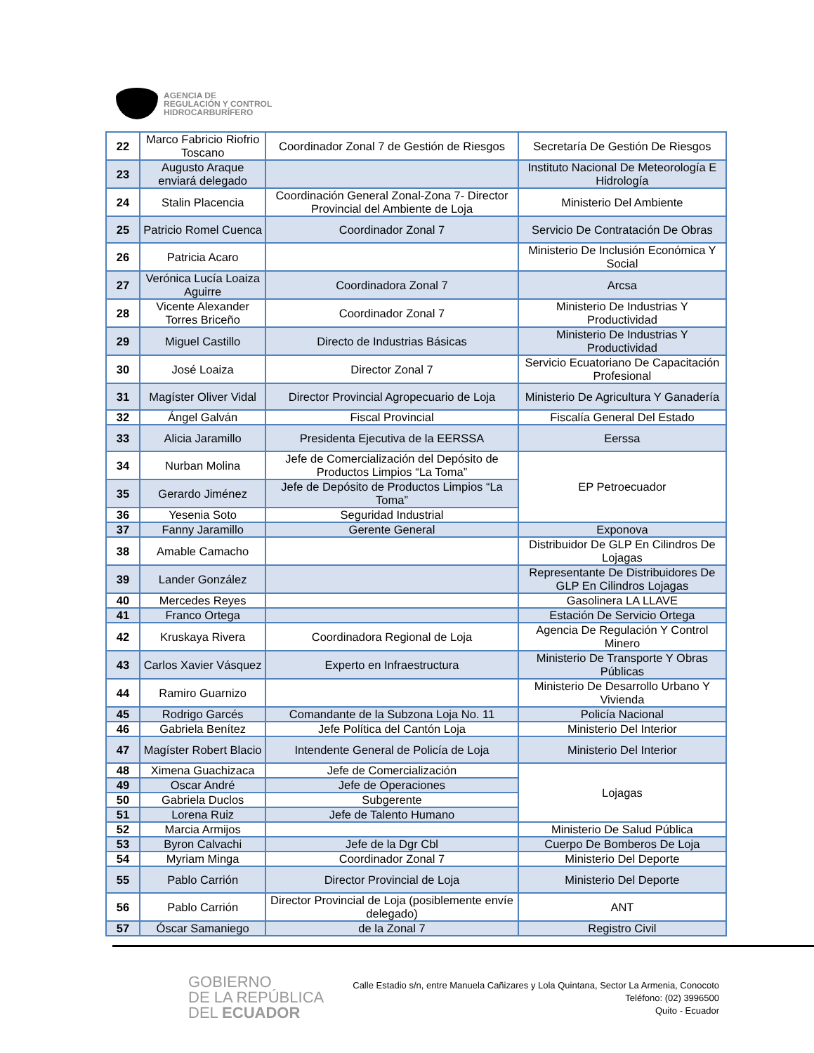AGENCIA DE
REGULACIÓN Y CONTROL
HIDROCARBURÍFERO
| 22 | Marco Fabricio Riofrio Toscano | Coordinador Zonal 7 de Gestión de Riesgos | Secretaría De Gestión De Riesgos |
| 23 | Augusto Araque enviará delegado | | Instituto Nacional De Meteorología E Hidrología |
| 24 | Stalin Placencia | Coordinación General Zonal-Zona 7- Director Provincial del Ambiente de Loja | Ministerio Del Ambiente |
| 25 | Patricio Romel Cuenca | Coordinador Zonal 7 | Servicio De Contratación De Obras |
| 26 | Patricia Acaro | | Ministerio De Inclusión Económica Y Social |
| 27 | Verónica Lucía Loaiza Aguirre | Coordinadora Zonal 7 | Arcsa |
| 28 | Vicente Alexander Torres Briceño | Coordinador Zonal 7 | Ministerio De Industrias Y Productividad |
| 29 | Miguel Castillo | Directo de Industrias Básicas | Ministerio De Industrias Y Productividad |
| 30 | José Loaiza | Director Zonal 7 | Servicio Ecuatoriano De Capacitación Profesional |
| 31 | Magíster Oliver Vidal | Director Provincial Agropecuario de Loja | Ministerio De Agricultura Y Ganadería |
| 32 | Ángel Galván | Fiscal Provincial | Fiscalía General Del Estado |
| 33 | Alicia Jaramillo | Presidenta Ejecutiva de la EERSSA | Eerssa |
| 34 | Nurban Molina | Jefe de Comercialización del Depósito de Productos Limpios “La Toma” | EP Petroecuador |
| 35 | Gerardo Jiménez | Jefe de Depósito de Productos Limpios “La Toma” | |
| 36 | Yesenia Soto | Seguridad Industrial | |
| 37 | Fanny Jaramillo | Gerente General | Exponova |
| 38 | Amable Camacho | | Distribuidor De GLP En Cilindros De Lojagas |
| 39 | Lander González | | Representante De Distribuidores De GLP En Cilindros Lojagas |
| 40 | Mercedes Reyes | | Gasolinera LA LLAVE |
| 41 | Franco Ortega | | Estación De Servicio Ortega |
| 42 | Kruskaya Rivera | Coordinadora Regional de Loja | Agencia De Regulación Y Control Minero |
| 43 | Carlos Xavier Vásquez | Experto en Infraestructura | Ministerio De Transporte Y Obras Públicas |
| 44 | Ramiro Guarnizo | | Ministerio De Desarrollo Urbano Y Vivienda |
| 45 | Rodrigo Garcés | Comandante de la Subzona Loja No. 11 | Policía Nacional |
| 46 | Gabriela Benítez | Jefe Política del Cantón Loja | Ministerio Del Interior |
| 47 | Magíster Robert Blacio | Intendente General de Policía de Loja | Ministerio Del Interior |
| 48 | Ximena Guachizaca | Jefe de Comercialización | Lojagas |
| 49 | Oscar André | Jefe de Operaciones | |
| 50 | Gabriela Duclos | Subgerente | |
| 51 | Lorena Ruiz | Jefe de Talento Humano | |
| 52 | Marcia Armijos | | Ministerio De Salud Pública |
| 53 | Byron Calvachi | Jefe de la Dgr Cbl | Cuerpo De Bomberos De Loja |
| 54 | Myriam Minga | Coordinador Zonal 7 | Ministerio Del Deporte |
| 55 | Pablo Carrión | Director Provincial de Loja | Ministerio Del Deporte |
| 56 | Pablo Carrión | Director Provincial de Loja (posiblemente envíe delegado) | ANT |
| 57 | Óscar Samaniego | de la Zonal 7 | Registro Civil |
GOBIERNO
DE LA REPÚBLICA
DEL ECUADOR
Calle Estadio s/n, entre Manuela Cañizares y Lola Quintana, Sector La Armenia, Conocoto
Teléfono: (02) 3996500
Quito - Ecuador